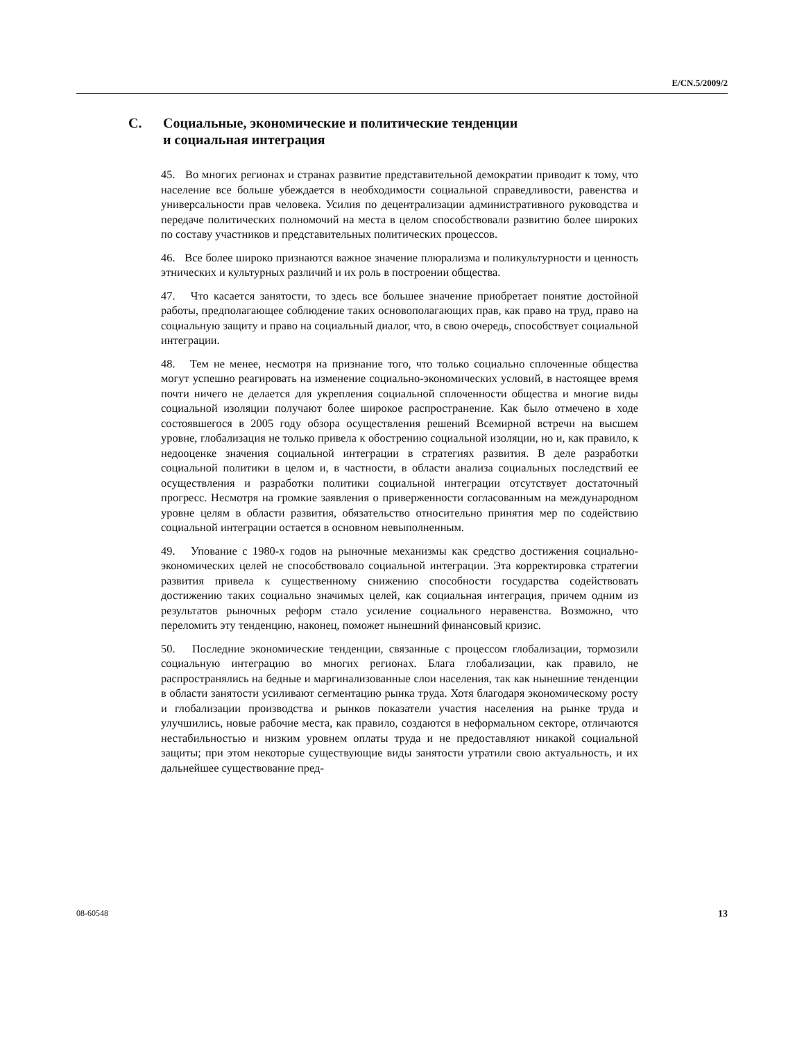E/CN.5/2009/2
C. Социальные, экономические и политические тенденции
и социальная интеграция
45. Во многих регионах и странах развитие представительной демократии приводит к тому, что население все больше убеждается в необходимости социальной справедливости, равенства и универсальности прав человека. Усилия по децентрализации административного руководства и передаче политических полномочий на места в целом способствовали развитию более широких по составу участников и представительных политических процессов.
46. Все более широко признаются важное значение плюрализма и поликультурности и ценность этнических и культурных различий и их роль в построении общества.
47. Что касается занятости, то здесь все большее значение приобретает понятие достойной работы, предполагающее соблюдение таких основополагающих прав, как право на труд, право на социальную защиту и право на социальный диалог, что, в свою очередь, способствует социальной интеграции.
48. Тем не менее, несмотря на признание того, что только социально сплоченные общества могут успешно реагировать на изменение социально-экономических условий, в настоящее время почти ничего не делается для укрепления социальной сплоченности общества и многие виды социальной изоляции получают более широкое распространение. Как было отмечено в ходе состоявшегося в 2005 году обзора осуществления решений Всемирной встречи на высшем уровне, глобализация не только привела к обострению социальной изоляции, но и, как правило, к недооценке значения социальной интеграции в стратегиях развития. В деле разработки социальной политики в целом и, в частности, в области анализа социальных последствий ее осуществления и разработки политики социальной интеграции отсутствует достаточный прогресс. Несмотря на громкие заявления о приверженности согласованным на международном уровне целям в области развития, обязательство относительно принятия мер по содействию социальной интеграции остается в основном невыполненным.
49. Упование с 1980-х годов на рыночные механизмы как средство достижения социально-экономических целей не способствовало социальной интеграции. Эта корректировка стратегии развития привела к существенному снижению способности государства содействовать достижению таких социально значимых целей, как социальная интеграция, причем одним из результатов рыночных реформ стало усиление социального неравенства. Возможно, что переломить эту тенденцию, наконец, поможет нынешний финансовый кризис.
50. Последние экономические тенденции, связанные с процессом глобализации, тормозили социальную интеграцию во многих регионах. Блага глобализации, как правило, не распространялись на бедные и маргинализованные слои населения, так как нынешние тенденции в области занятости усиливают сегментацию рынка труда. Хотя благодаря экономическому росту и глобализации производства и рынков показатели участия населения на рынке труда и улучшились, новые рабочие места, как правило, создаются в неформальном секторе, отличаются нестабильностью и низким уровнем оплаты труда и не предоставляют никакой социальной защиты; при этом некоторые существующие виды занятости утратили свою актуальность, и их дальнейшее существование пред-
08-60548 13